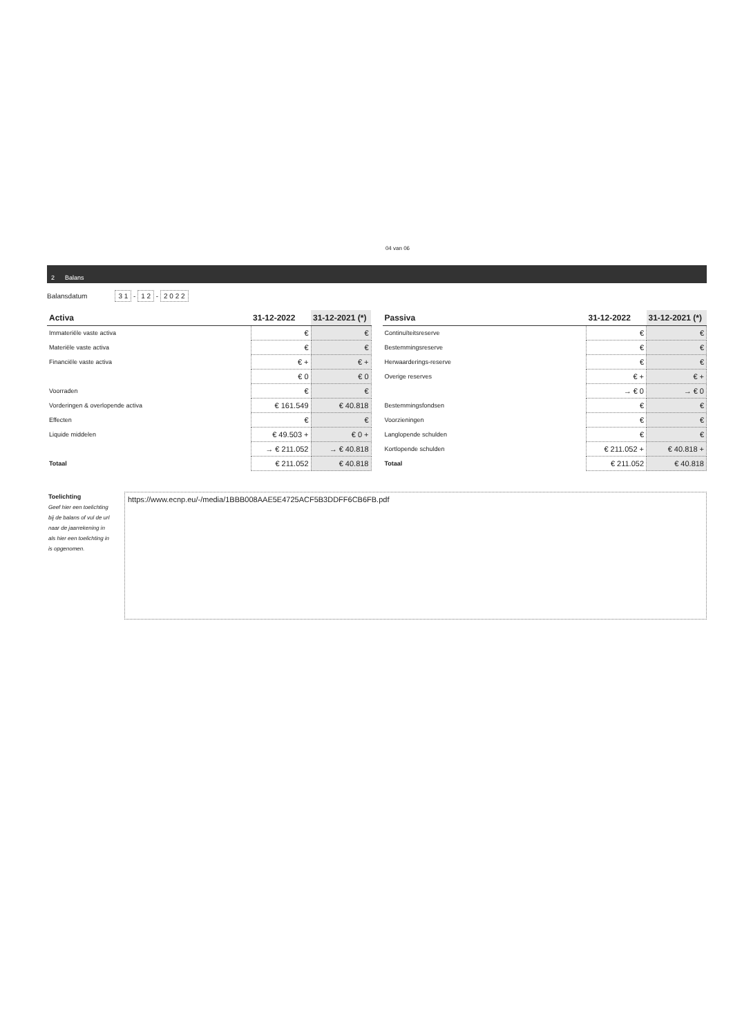04 van 06
2 Balans
Balansdatum 3 1 - 1 2 - 2 0 2 2
| Activa | 31-12-2022 | 31-12-2021 (*) |
| --- | --- | --- |
| Immateriële vaste activa | € | € |
| Materiële vaste activa | € | € |
| Financiële vaste activa | € + | € + |
| | € 0 | € 0 |
| Voorraden | € | € |
| Vorderingen & overlopende activa | € 161.549 | € 40.818 |
| Effecten | € | € |
| Liquide middelen | € 49.503 + | € 0 + |
| | → € 211.052 | → € 40.818 |
| Totaal | € 211.052 | € 40.818 |
| Passiva | 31-12-2022 | 31-12-2021 (*) |
| --- | --- | --- |
| Continuïteitsreserve | € | € |
| Bestemmingsreserve | € | € |
| Herwaarderings-reserve | € | € |
| Overige reserves | € + | € + |
| | → € 0 | → € 0 |
| Bestemmingsfondsen | € | € |
| Voorzieningen | € | € |
| Langlopende schulden | € | € |
| Kortlopende schulden | € 211.052 + | € 40.818 + |
| Totaal | € 211.052 | € 40.818 |
Toelichting
Geef hier een toelichting bij de balans of vul de url naar de jaarrekening in als hier een toelichting in is opgenomen.
https://www.ecnp.eu/-/media/1BBB008AAE5E4725ACF5B3DDFF6CB6FB.pdf